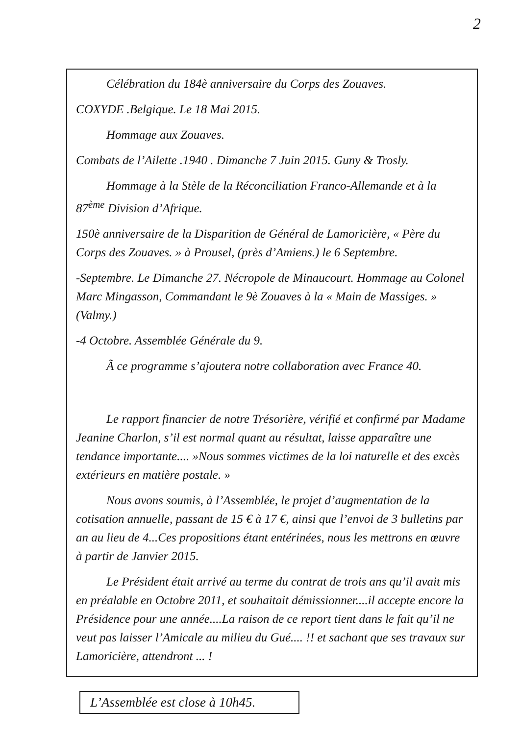2
Célébration du 184è anniversaire du Corps des Zouaves.
COXYDE .Belgique. Le 18 Mai 2015.
Hommage aux Zouaves.
Combats de l’Ailette .1940 . Dimanche 7 Juin 2015. Guny & Trosly.
Hommage à la Stèle de la Réconciliation Franco-Allemande et à la 87<sup>ème</sup> Division d’Afrique.
150è anniversaire de la Disparition de Général de Lamoricière, « Père du Corps des Zouaves. » à Prousel, (près d’Amiens.) le 6 Septembre.
-Septembre. Le Dimanche 27. Nécropole de Minaucourt. Hommage au Colonel Marc Mingasson, Commandant le 9è Zouaves à la « Main de Massiges. » (Valmy.)
-4 Octobre. Assemblée Générale du 9.
Ã ce programme s’ajoutera notre collaboration avec France 40.
Le rapport financier de notre Trésorière, vérifié et confirmé par Madame Jeanine Charlon, s’il est normal quant au résultat, laisse apparaître une tendance importante.... »Nous sommes victimes de la loi naturelle et des excès extérieurs en matière postale. »
Nous avons soumis, à l’Assemblée, le projet d’augmentation de la cotisation annuelle, passant de 15 € à 17 €, ainsi que l’envoi de 3 bulletins par an au lieu de 4...Ces propositions étant entérinées, nous les mettrons en œuvre à partir de Janvier 2015.
Le Président était arrivé au terme du contrat de trois ans qu’il avait mis en préalable en Octobre 2011, et souhaitait démissionner....il accepte encore la Présidence pour une année....La raison de ce report tient dans le fait qu’il ne veut pas laisser l’Amicale au milieu du Gué.... !! et sachant que ses travaux sur Lamoricière, attendront ... !
L’Assemblée est close à 10h45.